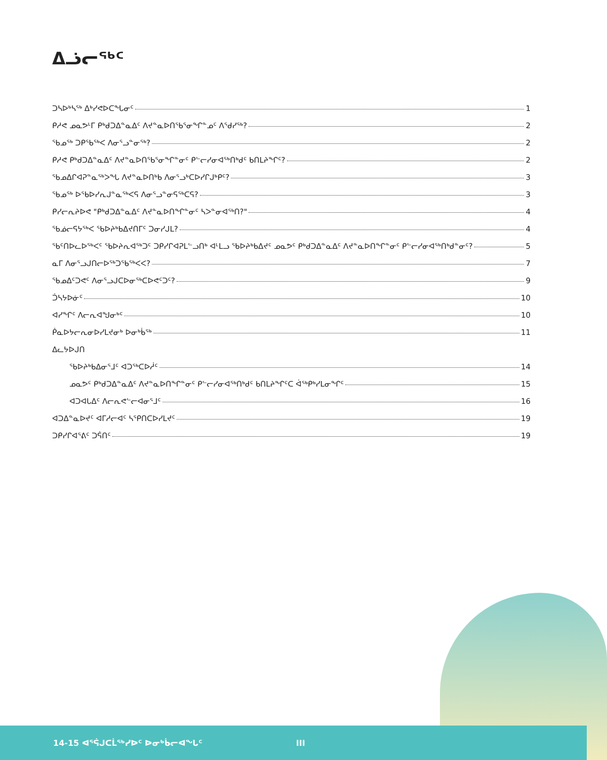ᐃᓘᓕᖅᑦ
ᑐᓴᐅᒃᓴᖅ ᐃᒃᓯᕙᐅᑕᖓᓂᑦ 1
ᑭᓱᕙ ᓄᓇᕗᒻᒥ ᑭᒃᑯᑐᐃᓐᓇᐃᑦ ᐱᔪᓐᓇᐅᑎᖃᕐᓂᖏᓐᓄᑦ ᐱᕐᑯᓯᖅ? 2
ᖃᓄᖅ ᑐᑭᖃᖅᐸ ᐱᓂᕐᓗᓐᓂᖅ? 2
ᑭᓱᕙ ᑭᒃᑯᑐᐃᓐᓇᐃᑦ ᐱᔪᓐᓇᐅᑎᖃᕐᓂᖏᓐᓂᑦ ᑭᓪᓕᓯᓂᐊᖅᑎᒃᑯᑦ ᑲᑎᒪᔨᖏᑦ? 2
ᖃᓄᐃᒋᐊᕈᓐᓇᖅᐳᖓ ᐱᔪᓐᓇᐅᑎᒃᑲ ᐱᓂᕐᓗᒃᑕᐅᓯᒋᒍᒃᑭᑦ? 3
ᖃᓄᖅ ᐅᖃᐅᓯᕆᒍᓐᓇᖅᐸᕋ ᐱᓂᕐᓗᓐᓂᕋᖅᑕᕋ? 3
ᑭᓯᓕᕆᔨᐅᕙ "ᑭᒃᑯᑐᐃᓐᓇᐃᑦ ᐱᔪᓐᓇᐅᑎᖏᓐᓂᑦ ᓴᐳᓐᓂᐊᖅᑎ?" 4
ᖃᓅᓕᕋᔭᖅᐸ ᖃᐅᔨᒃᑲᐃᔪᑎᒥᑦ ᑐᓂᓯᒍᒪ? 4
ᖃᑦᑎᐅᓚᐅᖅᐸᑦ ᖃᐅᔨᕆᐊᖅᑐᑦ ᑐᑭᓯᒋᐊᕈᒪᓪᓗᑎᒃ ᐊᒻᒪᓗ ᖃᐅᔨᒃᑲᐃᔪᑦ ᓄᓇᕗᑦ ᑭᒃᑯᑐᐃᓐᓇᐃᑦ ᐱᔪᓐᓇᐅᑎᖏᓐᓂᑦ ᑭᓪᓕᓯᓂᐊᖅᑎᒃᑯᓐᓂᑦ? 5
ᓇᒥ ᐱᓂᕐᓗᒍᑎᓕᐅᖅᑐᖃᖅᐸᐸ? 7
ᖃᓄᐃᑦᑐᕙᑦ ᐱᓂᕐᓗᒍᑕᐅᓂᖅᑕᐅᕙᑦᑐᑦ? 9
ᑑᓴᔭᐅᓃᑦ 10
ᐊᓯᖏᑦ ᐱᓕᕆᐊᖑᓂᒃᑦ 10
ᑮᓇᐅᔭᓕᕆᓂᐅᓯᒪᔪᓂᒃ ᐅᓂᒃᑳᖅ 11
ᐃᓚᔭᐅᒍᑎ
ᖃᐅᔨᒃᑲᐃᓂᕐᒧᑦ ᐊᑐᖅᑕᐅᓲᑦ 14
ᓄᓇᕗᑦ ᑭᒃᑯᑐᐃᓐᓇᐃᑦ ᐱᔪᓐᓇᐅᑎᖏᓐᓂᑦ ᑭᓪᓕᓯᓂᐊᖅᑎᒃᑯᑦ ᑲᑎᒪᔨᖏᑦᑕ ᐋᖅᑭᒃᓯᒪᓂᖏᑦ 15
ᐊᑐᐊᒐᐃᑦ ᐱᓕᕆᕙᓪᓕᐊᓂᕐᒧᑦ 16
ᐊᑐᐃᓐᓇᐅᔪᑦ ᐊᒥᓱᓕᐊᑦ ᓴᕿᑎᑕᐅᓯᒪᔪᑦ 19
ᑐᑭᓯᒋᐊᕐᕕᑦ ᑐᕌᑎᑦ 19
14-15 ᐊᕐᕌᒍᑕᒫᖅᓯᐅᑦ ᐅᓂᒃᑳᓕᐊᖓᑦ III